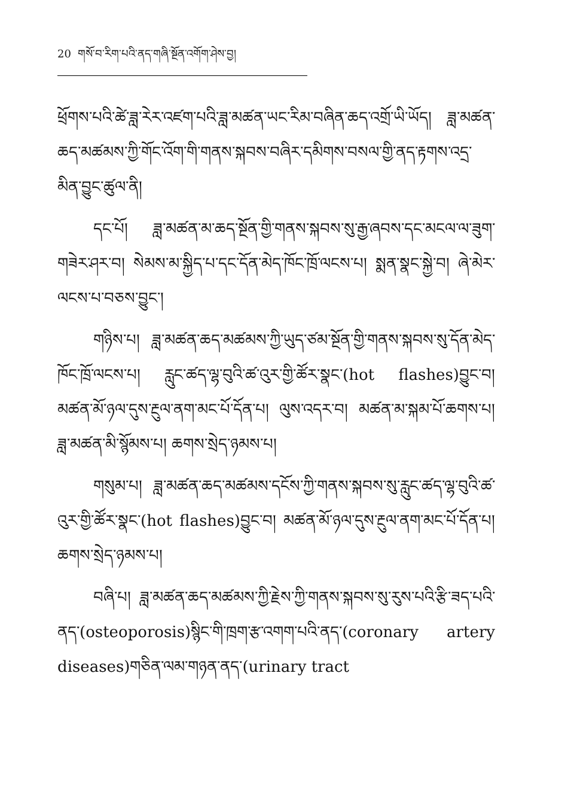20 གསོ་བ་རིག་པའི་ནད་གཞི་སྔོན་འགོག་ཤེས་བྱ།
ཕྲོགས་པའི་ཚེ་ཟླ་རེར་འཛག་པའི་ཟླ་མཚན་ཡང་རིམ་བཞིན་ཆད་འགྲོ་ཡི་ཡོད། ཟླ་མཚན་ཆད་མཚམས་ཀྱི་གོང་འོག་གི་གནས་སྐབས་བཞིར་དམིགས་བསལ་གྱི་ནད་རྟགས་འདྲ་མིན་བྱུང་ཚུལ་ནི།
དང་པོ། ཟླ་མཚན་མ་ཆད་སྔོན་གྱི་གནས་སྐབས་སུ་རྒྱ་ཞབས་དང་མངལ་ལ་ཟུག་གཟེར་ཤར་བ། སེམས་མ་སྐྱིད་པ་དང་དོན་མེད་ཁོང་ཁྲོ་ལངས་པ། སྨན་སྣང་སྐྱེ་བ། ཞེ་མེར་ལངས་པ་བཅས་བྱུང་།
གཉིས་པ། ཟླ་མཚན་ཆད་མཚམས་ཀྱི་ཡུད་ཙམ་སྔོན་གྱི་གནས་སྐབས་སུ་དོན་མེད་ཁོང་ཁྲོ་ལངས་པ། རླུང་ཚད་ལྷ་བུའི་ཚ་འུར་གྱི་ཚོར་སྣང་(hot flashes)བྱུང་བ། མཚན་མོ་ཉལ་དུས་རྔུལ་ནག་མང་པོ་དོན་པ། ལུས་འདར་བ། མཚན་མ་སྐམ་པོ་ཆགས་པ། ཟླ་མཚན་མི་སྙོམས་པ། ཆགས་སྲེད་ཉམས་པ།
གསུམ་པ། ཟླ་མཚན་ཆད་མཚམས་དངོས་ཀྱི་གནས་སྐབས་སུ་རླུང་ཚད་ལྷ་བུའི་ཚ་འུར་གྱི་ཚོར་སྣང་(hot flashes)བྱུང་བ། མཚན་མོ་ཉལ་དུས་རྔུལ་ནག་མང་པོ་དོན་པ། ཆགས་སྲེད་ཉམས་པ།
བཞི་པ། ཟླ་མཚན་ཆད་མཚམས་ཀྱི་རྗེས་ཀྱི་གནས་སྐབས་སུ་རུས་པའི་རྩི་ཟད་པའི་ནད་(osteoporosis)སྙིང་གི་ཁྲག་རྩ་འགག་པའི་ནད་(coronary artery diseases)གཅིན་ལམ་གཉན་ནད་(urinary tract